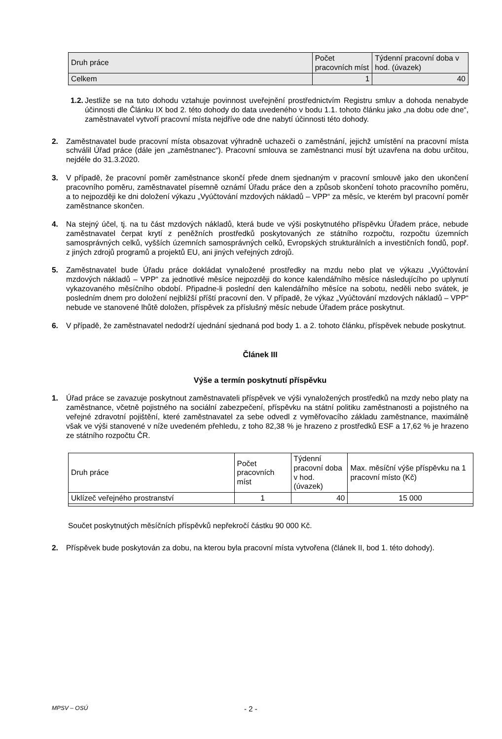| Druh práce | Počet pracovních míst | Týdenní pracovní doba v hod. (úvazek) |
| --- | --- | --- |
| Celkem | 1 | 40 |
1.2.
Jestliže se na tuto dohodu vztahuje povinnost uveřejnění prostřednictvím Registru smluv a dohoda nenabyde účinnosti dle Článku IX bod 2. této dohody do data uvedeného v bodu 1.1. tohoto článku jako „na dobu ode dne“, zaměstnavatel vytvoří pracovní místa nejdříve ode dne nabytí účinnosti této dohody.
2.
Zaměstnavatel bude pracovní místa obsazovat výhradně uchazeči o zaměstnání, jejichž umístění na pracovní místa schválil Úřad práce (dále jen „zaměstnanec“). Pracovní smlouva se zaměstnanci musí být uzavřena na dobu určitou, nejdéle do 31.3.2020.
3.
V případě, že pracovní poměr zaměstnance skončí přede dnem sjednaným v pracovní smlouvě jako den ukončení pracovního poměru, zaměstnavatel písemně oznámí Úřadu práce den a způsob skončení tohoto pracovního poměru, a to nejpozději ke dni doložení výkazu „Vyúčtování mzdových nákladů – VPP“ za měsíc, ve kterém byl pracovní poměr zaměstnance skončen.
4.
Na stejný účel, tj. na tu část mzdových nákladů, která bude ve výši poskytnutého příspěvku Úřadem práce, nebude zaměstnavatel čerpat krytí z peněžních prostředků poskytovaných ze státního rozpočtu, rozpočtu územních samosprávných celků, vyšších územních samosprávných celků, Evropských strukturálních a investičních fondů, popř. z jiných zdrojů programů a projektů EU, ani jiných veřejných zdrojů.
5.
Zaměstnavatel bude Úřadu práce dokládat vynaložené prostředky na mzdu nebo plat ve výkazu „Vyúčtování mzdových nákladů – VPP“ za jednotlivé měsíce nejpozději do konce kalendářního měsíce následujícího po uplynutí vykazovaného měsíčního období. Připadne-li poslední den kalendářního měsíce na sobotu, neděli nebo svátek, je posledním dnem pro doložení nejbližší příští pracovní den. V případě, že výkaz „Vyúčtování mzdových nákladů – VPP“ nebude ve stanovené lhůtě doložen, příspěvek za příslušný měsíc nebude Úřadem práce poskytnut.
6.
V případě, že zaměstnavatel nedodrží ujednání sjednaná pod body 1. a 2. tohoto článku, příspěvek nebude poskytnut.
Článek III
Výše a termín poskytnutí příspěvku
1.
Úřad práce se zavazuje poskytnout zaměstnavateli příspěvek ve výši vynaložených prostředků na mzdy nebo platy na zaměstnance, včetně pojistného na sociální zabezpečení, příspěvku na státní politiku zaměstnanosti a pojistného na veřejné zdravotní pojištění, které zaměstnavatel za sebe odvedl z vyměřovacího základu zaměstnance, maximálně však ve výši stanovené v níže uvedeném přehledu, z toho 82,38 % je hrazeno z prostředků ESF a 17,62 % je hrazeno ze státního rozpočtu ČR.
| Druh práce | Počet pracovních míst | Týdenní pracovní doba v hod. (úvazek) | Max. měsíční výše příspěvku na 1 pracovní místo (Kč) |
| --- | --- | --- | --- |
| Uklízeč veřejného prostranství | 1 | 40 | 15 000 |
Součet poskytnutých měsíčních příspěvků nepřekročí částku 90 000 Kč.
2.
Příspěvek bude poskytován za dobu, na kterou byla pracovní místa vytvořena (článek II, bod 1. této dohody).
MPSV – OSÚ - 2 -